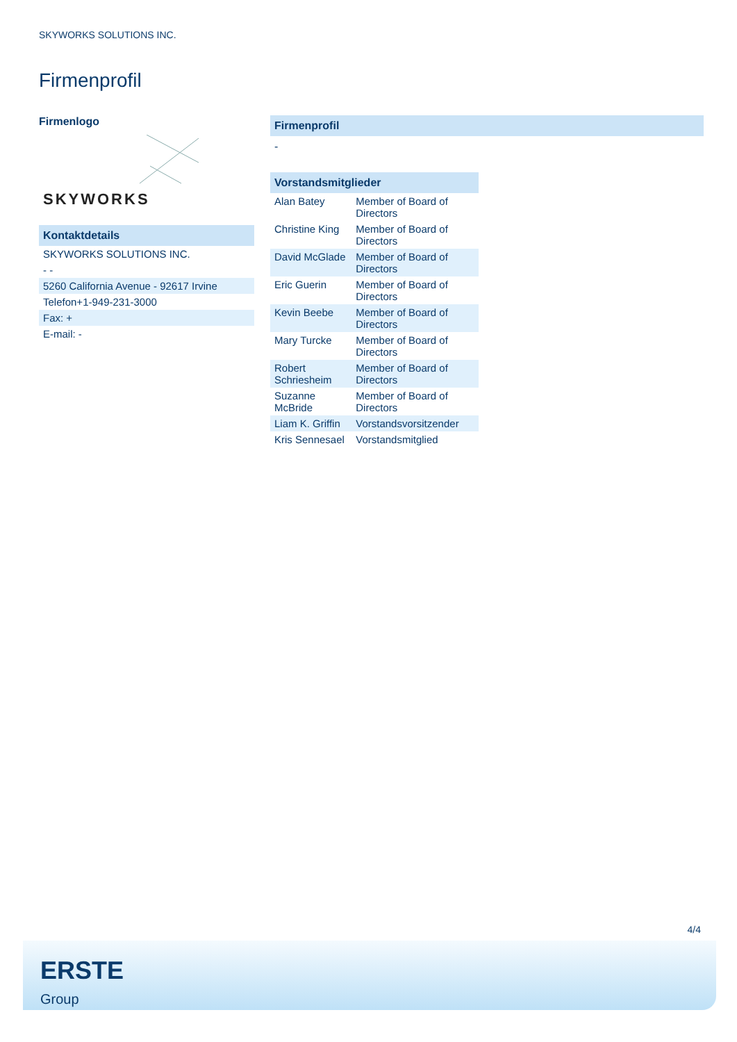SKYWORKS SOLUTIONS INC.
Firmenprofil
Firmenlogo
SKYWORKS
| Kontaktdetails |
| SKYWORKS SOLUTIONS INC. |
| - - |
| 5260 California Avenue - 92617 Irvine |
| Telefon+1-949-231-3000 |
| Fax: + |
| E-mail: - |
Firmenprofil
-
| Vorstandsmitglieder | |
| --- | --- |
| Alan Batey | Member of Board of Directors |
| Christine King | Member of Board of Directors |
| David McGlade | Member of Board of Directors |
| Eric Guerin | Member of Board of Directors |
| Kevin Beebe | Member of Board of Directors |
| Mary Turcke | Member of Board of Directors |
| Robert Schriesheim | Member of Board of Directors |
| Suzanne McBride | Member of Board of Directors |
| Liam K. Griffin | Vorstandsvorsitzender |
| Kris Sennesael | Vorstandsmitglied |
4/4
ERSTE
Group